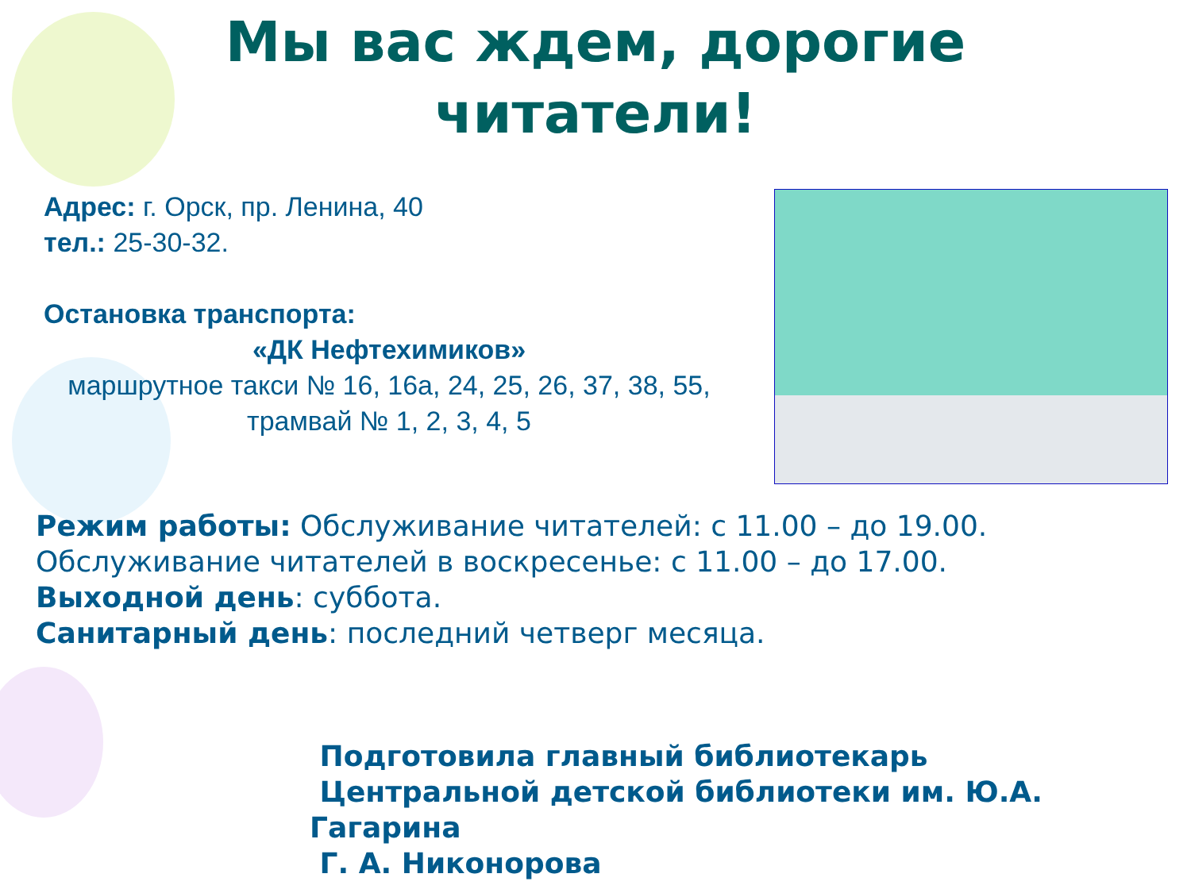Мы вас ждем, дорогие читатели!
Адрес: г. Орск, пр. Ленина, 40
тел.: 25-30-32.
Остановка транспорта:
«ДК Нефтехимиков»
маршрутное такси № 16, 16а, 24, 25, 26, 37, 38, 55, трамвай № 1, 2, 3, 4, 5
Режим работы: Обслуживание читателей: с 11.00 – до 19.00.
Обслуживание читателей в воскресенье: с 11.00 – до 17.00.
Выходной день: суббота.
Санитарный день: последний четверг месяца.
Подготовила главный библиотекарь
Центральной детской библиотеки им. Ю.А. Гагарина
Г. А. Никонорова